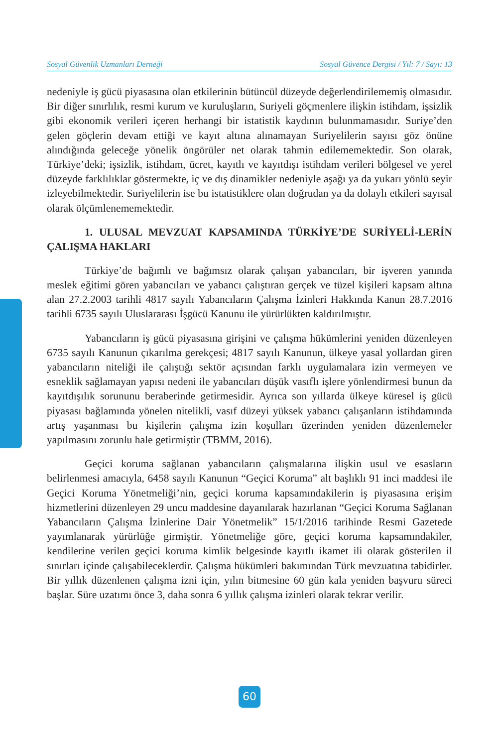Sosyal Güvenlik Uzmanları Derneği Sosyal Güvence Dergisi / Yıl: 7 / Sayı: 13
nedeniyle iş gücü piyasasına olan etkilerinin bütüncül düzeyde değerlendirilememiş olmasıdır. Bir diğer sınırlılık, resmi kurum ve kuruluşların, Suriyeli göçmenlere ilişkin istihdam, işsizlik gibi ekonomik verileri içeren herhangi bir istatistik kaydının bulunmamasıdır. Suriye’den gelen göçlerin devam ettiği ve kayıt altına alınamayan Suriyelilerin sayısı göz önüne alındığında geleceğe yönelik öngörüler net olarak tahmin edilememektedir. Son olarak, Türkiye’deki; işsizlik, istihdam, ücret, kayıtlı ve kayıtdışı istihdam verileri bölgesel ve yerel düzeyde farklılıklar göstermekte, iç ve dış dinamikler nedeniyle aşağı ya da yukarı yönlü seyir izleyebilmektedir. Suriyelilerin ise bu istatistiklere olan doğrudan ya da dolaylı etkileri sayısal olarak ölçümlenememektedir.
1. ULUSAL MEVZUAT KAPSAMINDA TÜRKİYE’DE SURİYELİ-LERİN ÇALIŞMA HAKLARI
Türkiye’de bağımlı ve bağımsız olarak çalışan yabancıları, bir işveren yanında meslek eğitimi gören yabancıları ve yabancı çalıştıran gerçek ve tüzel kişileri kapsam altına alan 27.2.2003 tarihli 4817 sayılı Yabancıların Çalışma İzinleri Hakkında Kanun 28.7.2016 tarihli 6735 sayılı Uluslararası İşgücü Kanunu ile yürürlükten kaldırılmıştır.
Yabancıların iş gücü piyasasına girişini ve çalışma hükümlerini yeniden düzenleyen 6735 sayılı Kanunun çıkarılma gerekçesi; 4817 sayılı Kanunun, ülkeye yasal yollardan giren yabancıların niteliği ile çalıştığı sektör açısından farklı uygulamalara izin vermeyen ve esneklik sağlamayan yapısı nedeni ile yabancıları düşük vasıflı işlere yönlendirmesi bunun da kayıtdışılık sorununu beraberinde getirmesidir. Ayrıca son yıllarda ülkeye küresel iş gücü piyasası bağlamında yönelen nitelikli, vasıf düzeyi yüksek yabancı çalışanların istihdamında artış yaşanması bu kişilerin çalışma izin koşulları üzerinden yeniden düzenlemeler yapılmasını zorunlu hale getirmiştir (TBMM, 2016).
Geçici koruma sağlanan yabancıların çalışmalarına ilişkin usul ve esasların belirlenmesi amacıyla, 6458 sayılı Kanunun “Geçici Koruma” alt başlıklı 91 inci maddesi ile Geçici Koruma Yönetmeliği’nin, geçici koruma kapsamındakilerin iş piyasasına erişim hizmetlerini düzenleyen 29 uncu maddesine dayanılarak hazırlanan “Geçici Koruma Sağlanan Yabancıların Çalışma İzinlerine Dair Yönetmelik” 15/1/2016 tarihinde Resmi Gazetede yayımlanarak yürürlüğe girmiştir. Yönetmeliğe göre, geçici koruma kapsamındakiler, kendilerine verilen geçici koruma kimlik belgesinde kayıtlı ikamet ili olarak gösterilen il sınırları içinde çalışabileceklerdir. Çalışma hükümleri bakımından Türk mevzuatına tabidirler. Bir yıllık düzenlenen çalışma izni için, yılın bitmesine 60 gün kala yeniden başvuru süreci başlar. Süre uzatımı önce 3, daha sonra 6 yıllık çalışma izinleri olarak tekrar verilir.
60